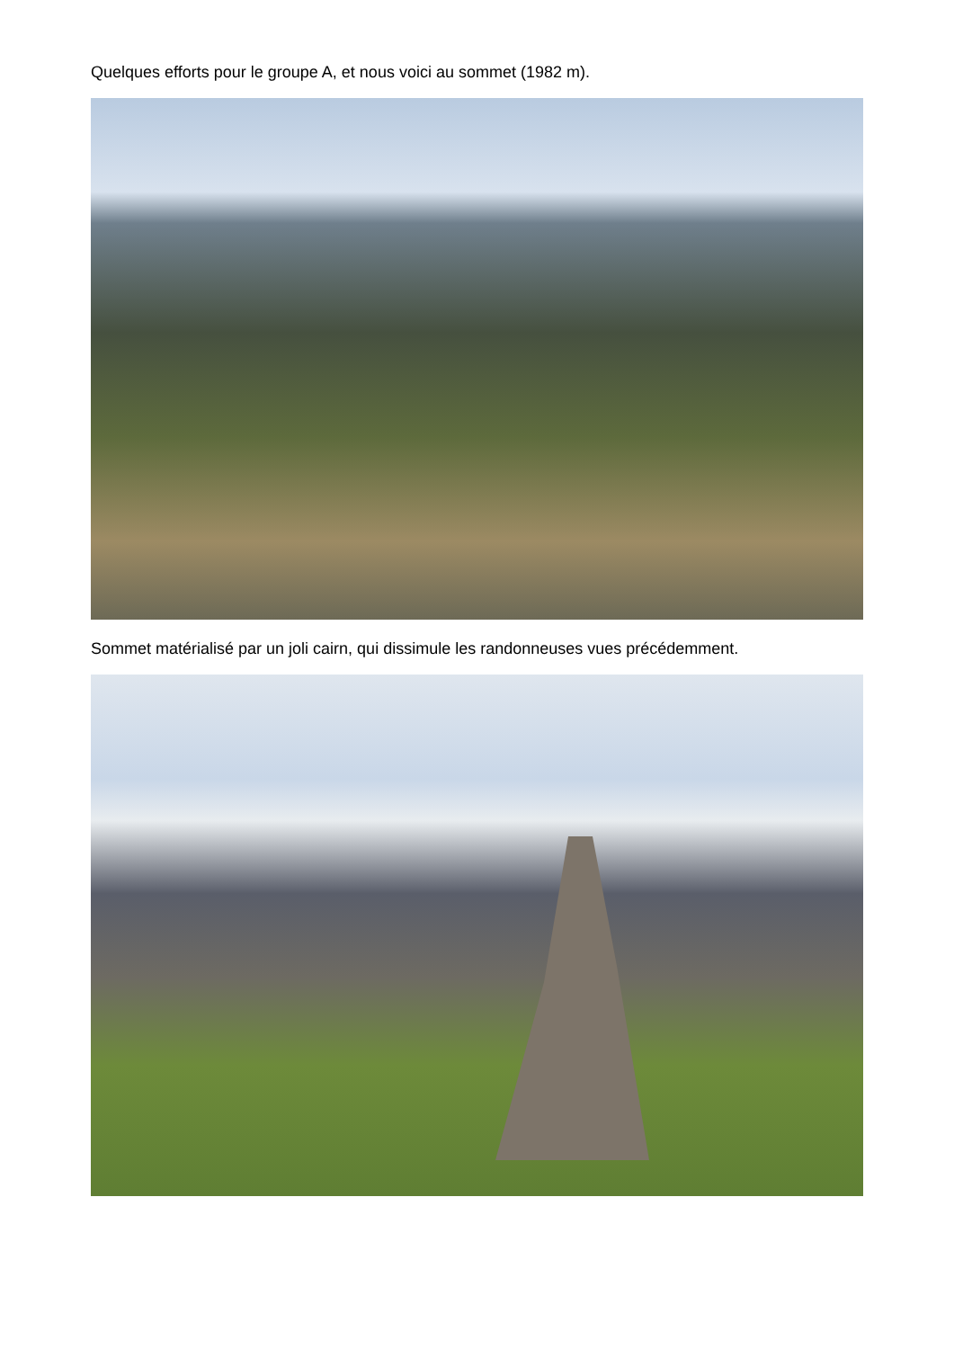Quelques efforts pour le groupe A, et nous voici au sommet (1982 m).
Sommet matérialisé par un joli cairn, qui dissimule les randonneuses vues précédemment.